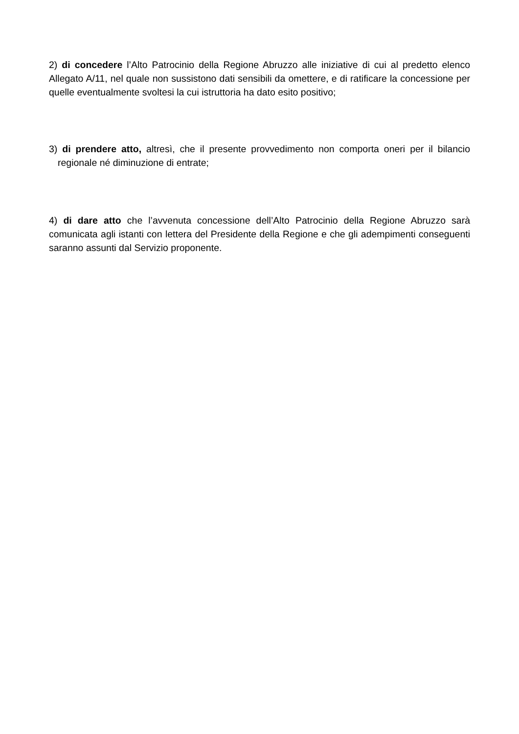2) di concedere l’Alto Patrocinio della Regione Abruzzo alle iniziative di cui al predetto elenco Allegato A/11, nel quale non sussistono dati sensibili da omettere, e di ratificare la concessione per quelle eventualmente svoltesi la cui istruttoria ha dato esito positivo;
3) di prendere atto, altresì, che il presente provvedimento non comporta oneri per il bilancio regionale né diminuzione di entrate;
4) di dare atto che l’avvenuta concessione dell’Alto Patrocinio della Regione Abruzzo sarà comunicata agli istanti con lettera del Presidente della Regione e che gli adempimenti conseguenti saranno assunti dal Servizio proponente.